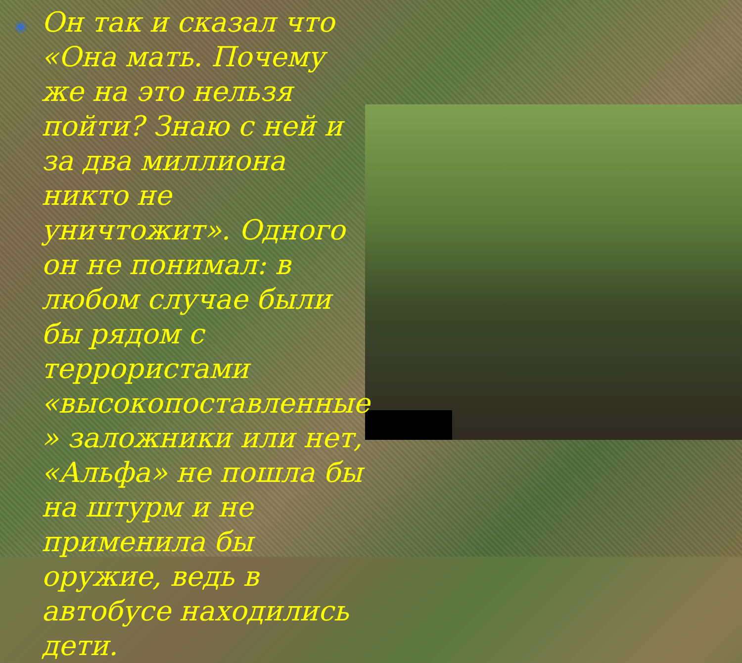◉
Он так и сказал что «Она мать. Почему же на это нельзя пойти? Знаю с ней и за два миллиона никто не уничтожит». Одного он не понимал: в любом случае были бы рядом с террористами «высокопоставленные » заложники или нет, «Альфа» не пошла бы на штурм и не применила бы оружие, ведь в автобусе находились дети.